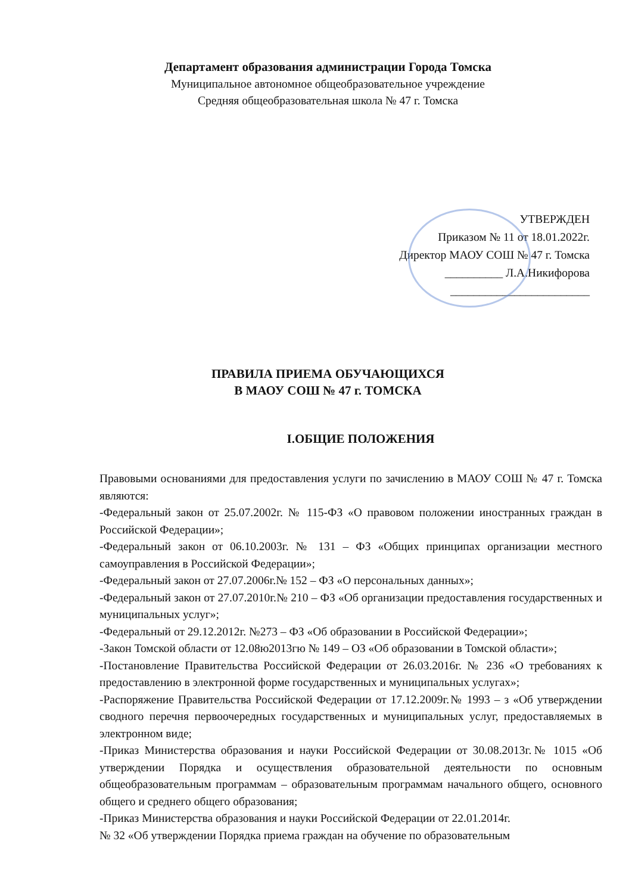Департамент образования администрации Города Томска
Муниципальное автономное общеобразовательное учреждение
Средняя общеобразовательная школа № 47 г. Томска
УТВЕРЖДЕН
Приказом № 11 от 18.01.2022г.
Директор МАОУ СОШ № 47 г. Томска
__________ Л.А.Никифорова
________________________
ПРАВИЛА ПРИЕМА ОБУЧАЮЩИХСЯ
В МАОУ СОШ № 47 г. ТОМСКА
I.ОБЩИЕ ПОЛОЖЕНИЯ
Правовыми основаниями для предоставления услуги по зачислению в МАОУ СОШ № 47 г. Томска являются:
-Федеральный закон от 25.07.2002г. № 115-ФЗ «О правовом положении иностранных граждан в Российской Федерации»;
-Федеральный закон от 06.10.2003г. № 131 – ФЗ «Общих принципах организации местного самоуправления в Российской Федерации»;
-Федеральный закон от 27.07.2006г.№ 152 – ФЗ «О персональных данных»;
-Федеральный закон от 27.07.2010г.№ 210 – ФЗ «Об организации предоставления государственных и муниципальных услуг»;
-Федеральный от 29.12.2012г. №273 – ФЗ «Об образовании в Российской Федерации»;
-Закон Томской области от 12.08ю2013гю № 149 – ОЗ «Об образовании в Томской области»;
-Постановление Правительства Российской Федерации от 26.03.2016г. № 236 «О требованиях к предоставлению в электронной форме государственных и муниципальных услугах»;
-Распоряжение Правительства Российской Федерации от 17.12.2009г.№ 1993 – з «Об утверждении сводного перечня первоочередных государственных и муниципальных услуг, предоставляемых в электронном виде;
-Приказ Министерства образования и науки Российской Федерации от 30.08.2013г.№ 1015 «Об утверждении Порядка и осуществления образовательной деятельности по основным общеобразовательным программам – образовательным программам начального общего, основного общего и среднего общего образования;
-Приказ Министерства образования и науки Российской Федерации от 22.01.2014г.
№ 32 «Об утверждении Порядка приема граждан на обучение по образовательным